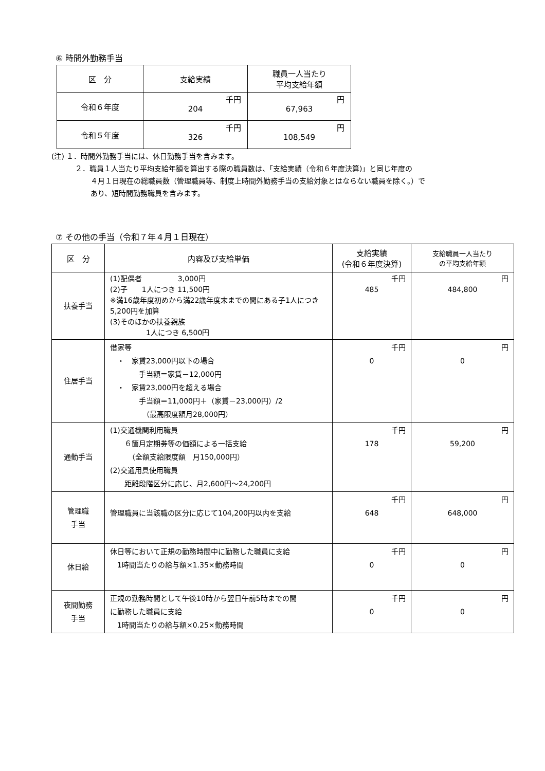⑥ 時間外勤務手当
| 区 分 | 支給実績 | 職員一人当たり 平均支給年額 |
| --- | --- | --- |
| 令和６年度 | 千円 204 | 円 67,963 |
| 令和５年度 | 千円 326 | 円 108,549 |
(注) １．時間外勤務手当には、休日勤務手当を含みます。
２．職員１人当たり平均支給年額を算出する際の職員数は、「支給実績（令和６年度決算)」と同じ年度の
４月１日現在の総職員数（管理職員等、制度上時間外勤務手当の支給対象とはならない職員を除く。）で
あり、短時間勤務職員を含みます。
⑦ その他の手当（令和７年４月１日現在）
| 区 分 | 内容及び支給単価 | 支給実績 (令和６年度決算) | 支給職員一人当たり の平均支給年額 |
| --- | --- | --- | --- |
| 扶養手当 | (1)配偶者 3,000円 (2)子 1人につき 11,500円 ※満16歳年度初めから満22歳年度末までの間にある子1人につき5,200円を加算 (3)そのほかの扶養親族 1人につき 6,500円 | 千円 485 | 円 484,800 |
| 住居手当 | 借家等 ・ 家賃23,000円以下の場合 手当額＝家賃－12,000円 ・ 家賃23,000円を超える場合 手当額＝11,000円＋（家賃－23,000円）/2 （最高限度額月28,000円） | 千円 0 | 円 0 |
| 通勤手当 | (1)交通機関利用職員 ６箇月定期券等の価額による一括支給 （全額支給限度額 月150,000円） (2)交通用具使用職員 距離段階区分に応じ、月2,600円～24,200円 | 千円 178 | 円 59,200 |
| 管理職 手当 | 管理職員に当該職の区分に応じて104,200円以内を支給 | 千円 648 | 円 648,000 |
| 休日給 | 休日等において正規の勤務時間中に勤務した職員に支給 1時間当たりの給与額×1.35×勤務時間 | 千円 0 | 円 0 |
| 夜間勤務 手当 | 正規の勤務時間として午後10時から翌日午前5時までの間 に勤務した職員に支給 1時間当たりの給与額×0.25×勤務時間 | 千円 0 | 円 0 |